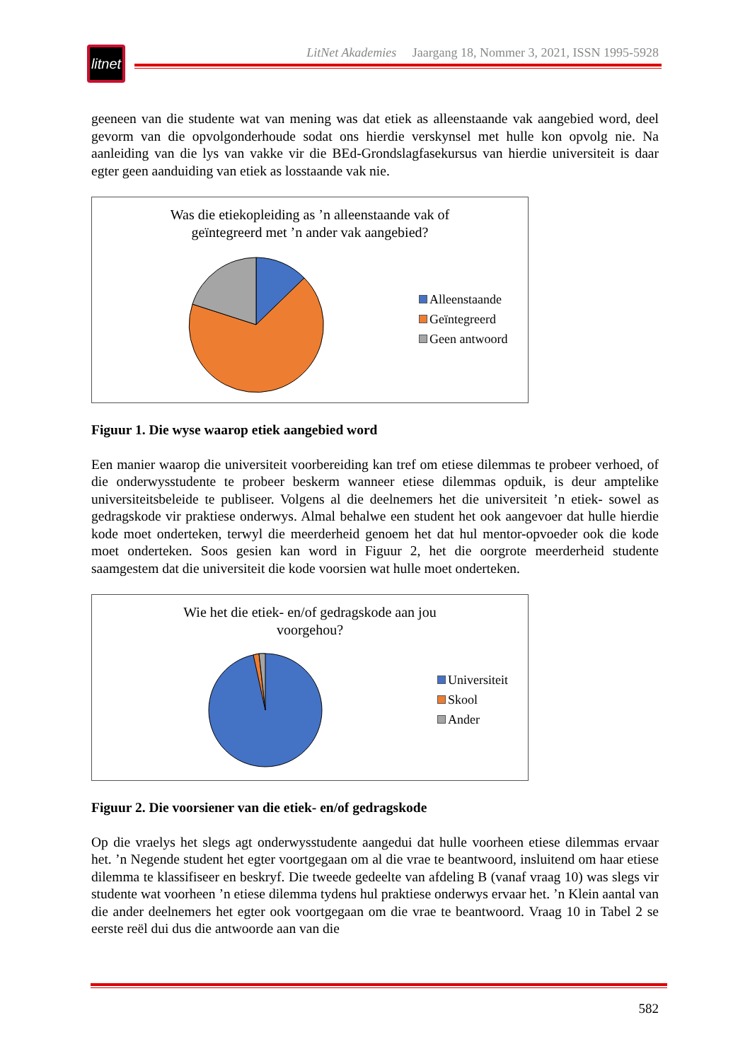litnet
LitNet Akademies Jaargang 18, Nommer 3, 2021, ISSN 1995-5928
geeneen van die studente wat van mening was dat etiek as alleenstaande vak aangebied word, deel gevorm van die opvolgonderhoude sodat ons hierdie verskynsel met hulle kon opvolg nie. Na aanleiding van die lys van vakke vir die BEd-Grondslagfasekursus van hierdie universiteit is daar egter geen aanduiding van etiek as losstaande vak nie.
Was die etiekopleiding as ’n alleenstaande vak of
geïntegreerd met ’n ander vak aangebied?
Alleenstaande
Geïntegreerd
Geen antwoord
Figuur 1. Die wyse waarop etiek aangebied word
Een manier waarop die universiteit voorbereiding kan tref om etiese dilemmas te probeer verhoed, of die onderwysstudente te probeer beskerm wanneer etiese dilemmas opduik, is deur amptelike universiteitsbeleide te publiseer. Volgens al die deelnemers het die universiteit ’n etiek- sowel as gedragskode vir praktiese onderwys. Almal behalwe een student het ook aangevoer dat hulle hierdie kode moet onderteken, terwyl die meerderheid genoem het dat hul mentor-opvoeder ook die kode moet onderteken. Soos gesien kan word in Figuur 2, het die oorgrote meerderheid studente saamgestem dat die universiteit die kode voorsien wat hulle moet onderteken.
Wie het die etiek- en/of gedragskode aan jou
voorgehou?
Universiteit
Skool
Ander
Figuur 2. Die voorsiener van die etiek- en/of gedragskode
Op die vraelys het slegs agt onderwysstudente aangedui dat hulle voorheen etiese dilemmas ervaar het. ’n Negende student het egter voortgegaan om al die vrae te beantwoord, insluitend om haar etiese dilemma te klassifiseer en beskryf. Die tweede gedeelte van afdeling B (vanaf vraag 10) was slegs vir studente wat voorheen ’n etiese dilemma tydens hul praktiese onderwys ervaar het. ’n Klein aantal van die ander deelnemers het egter ook voortgegaan om die vrae te beantwoord. Vraag 10 in Tabel 2 se eerste reël dui dus die antwoorde aan van die
582